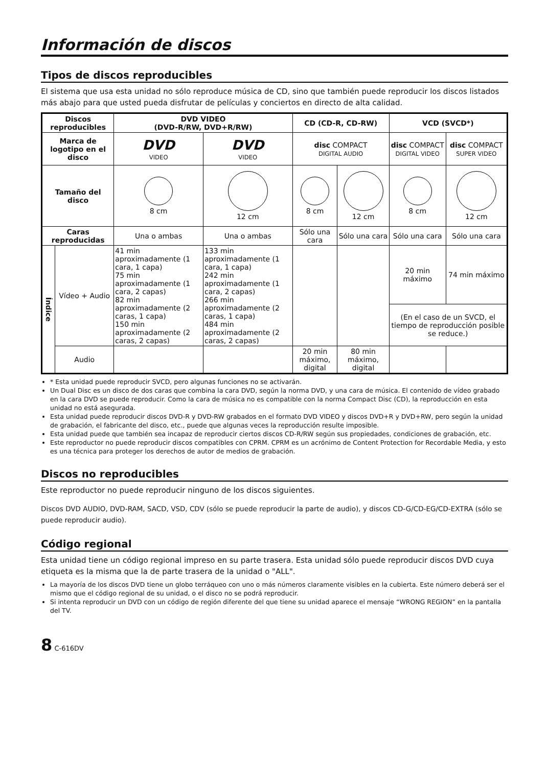Información de discos
Tipos de discos reproducibles
El sistema que usa esta unidad no sólo reproduce música de CD, sino que también puede reproducir los discos listados más abajo para que usted pueda disfrutar de películas y conciertos en directo de alta calidad.
| Discos reproducibles | | DVD VIDEO (DVD-R/RW, DVD+R/RW) | | CD (CD-R, CD-RW) | | VCD (SVCD*) | |
| --- | --- | --- | --- | --- | --- | --- | --- |
| Marca de logotipo en el disco | | DVD VIDEO | DVD VIDEO | disc COMPACT DIGITAL AUDIO | | disc COMPACT DIGITAL VIDEO | disc COMPACT SUPER VIDEO |
| Tamaño del disco | | 8 cm | 12 cm | 8 cm | 12 cm | 8 cm | 12 cm |
| Caras reproducidas | | Una o ambas | Una o ambas | Sólo una cara | Sólo una cara | Sólo una cara | Sólo una cara |
| Índice | Vídeo + Audio | 41 min aproximadamente (1 cara, 1 capa) 75 min aproximadamente (1 cara, 2 capas) 82 min aproximadamente (2 caras, 1 capa) 150 min aproximadamente (2 caras, 2 capas) | 133 min aproximadamente (1 cara, 1 capa) 242 min aproximadamente (1 cara, 2 capas) 266 min aproximadamente (2 caras, 1 capa) 484 min aproximadamente (2 caras, 2 capas) | | | 20 min máximo | 74 min máximo |
| | | | | | | (En el caso de un SVCD, el tiempo de reproducción posible se reduce.) | |
| | Audio | | | 20 min máximo, digital | 80 min máximo, digital | | |
* Esta unidad puede reproducir SVCD, pero algunas funciones no se activarán.
Un Dual Disc es un disco de dos caras que combina la cara DVD, según la norma DVD, y una cara de música. El contenido de vídeo grabado en la cara DVD se puede reproducir. Como la cara de música no es compatible con la norma Compact Disc (CD), la reproducción en esta unidad no está asegurada.
Esta unidad puede reproducir discos DVD-R y DVD-RW grabados en el formato DVD VIDEO y discos DVD+R y DVD+RW, pero según la unidad de grabación, el fabricante del disco, etc., puede que algunas veces la reproducción resulte imposible.
Esta unidad puede que también sea incapaz de reproducir ciertos discos CD-R/RW según sus propiedades, condiciones de grabación, etc.
Este reproductor no puede reproducir discos compatibles con CPRM. CPRM es un acrónimo de Content Protection for Recordable Media, y esto es una técnica para proteger los derechos de autor de medios de grabación.
Discos no reproducibles
Este reproductor no puede reproducir ninguno de los discos siguientes.
Discos DVD AUDIO, DVD-RAM, SACD, VSD, CDV (sólo se puede reproducir la parte de audio), y discos CD-G/CD-EG/CD-EXTRA (sólo se puede reproducir audio).
Código regional
Esta unidad tiene un código regional impreso en su parte trasera. Esta unidad sólo puede reproducir discos DVD cuya etiqueta es la misma que la de parte trasera de la unidad o "ALL".
La mayoría de los discos DVD tiene un globo terráqueo con uno o más números claramente visibles en la cubierta. Este número deberá ser el mismo que el código regional de su unidad, o el disco no se podrá reproducir.
Si intenta reproducir un DVD con un código de región diferente del que tiene su unidad aparece el mensaje “WRONG REGION” en la pantalla del TV.
8 C-616DV